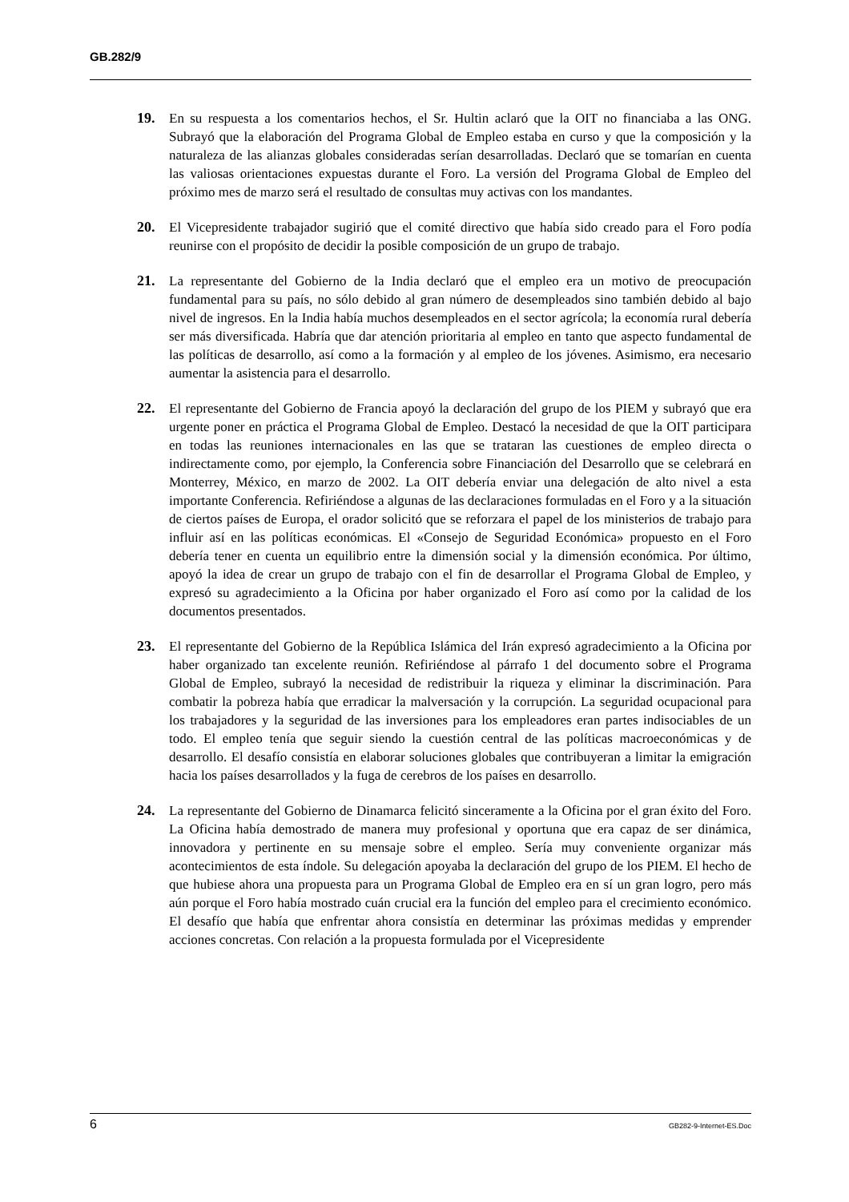GB.282/9
19. En su respuesta a los comentarios hechos, el Sr. Hultin aclaró que la OIT no financiaba a las ONG. Subrayó que la elaboración del Programa Global de Empleo estaba en curso y que la composición y la naturaleza de las alianzas globales consideradas serían desarrolladas. Declaró que se tomarían en cuenta las valiosas orientaciones expuestas durante el Foro. La versión del Programa Global de Empleo del próximo mes de marzo será el resultado de consultas muy activas con los mandantes.
20. El Vicepresidente trabajador sugirió que el comité directivo que había sido creado para el Foro podía reunirse con el propósito de decidir la posible composición de un grupo de trabajo.
21. La representante del Gobierno de la India declaró que el empleo era un motivo de preocupación fundamental para su país, no sólo debido al gran número de desempleados sino también debido al bajo nivel de ingresos. En la India había muchos desempleados en el sector agrícola; la economía rural debería ser más diversificada. Habría que dar atención prioritaria al empleo en tanto que aspecto fundamental de las políticas de desarrollo, así como a la formación y al empleo de los jóvenes. Asimismo, era necesario aumentar la asistencia para el desarrollo.
22. El representante del Gobierno de Francia apoyó la declaración del grupo de los PIEM y subrayó que era urgente poner en práctica el Programa Global de Empleo. Destacó la necesidad de que la OIT participara en todas las reuniones internacionales en las que se trataran las cuestiones de empleo directa o indirectamente como, por ejemplo, la Conferencia sobre Financiación del Desarrollo que se celebrará en Monterrey, México, en marzo de 2002. La OIT debería enviar una delegación de alto nivel a esta importante Conferencia. Refiriéndose a algunas de las declaraciones formuladas en el Foro y a la situación de ciertos países de Europa, el orador solicitó que se reforzara el papel de los ministerios de trabajo para influir así en las políticas económicas. El «Consejo de Seguridad Económica» propuesto en el Foro debería tener en cuenta un equilibrio entre la dimensión social y la dimensión económica. Por último, apoyó la idea de crear un grupo de trabajo con el fin de desarrollar el Programa Global de Empleo, y expresó su agradecimiento a la Oficina por haber organizado el Foro así como por la calidad de los documentos presentados.
23. El representante del Gobierno de la República Islámica del Irán expresó agradecimiento a la Oficina por haber organizado tan excelente reunión. Refiriéndose al párrafo 1 del documento sobre el Programa Global de Empleo, subrayó la necesidad de redistribuir la riqueza y eliminar la discriminación. Para combatir la pobreza había que erradicar la malversación y la corrupción. La seguridad ocupacional para los trabajadores y la seguridad de las inversiones para los empleadores eran partes indisociables de un todo. El empleo tenía que seguir siendo la cuestión central de las políticas macroeconómicas y de desarrollo. El desafío consistía en elaborar soluciones globales que contribuyeran a limitar la emigración hacia los países desarrollados y la fuga de cerebros de los países en desarrollo.
24. La representante del Gobierno de Dinamarca felicitó sinceramente a la Oficina por el gran éxito del Foro. La Oficina había demostrado de manera muy profesional y oportuna que era capaz de ser dinámica, innovadora y pertinente en su mensaje sobre el empleo. Sería muy conveniente organizar más acontecimientos de esta índole. Su delegación apoyaba la declaración del grupo de los PIEM. El hecho de que hubiese ahora una propuesta para un Programa Global de Empleo era en sí un gran logro, pero más aún porque el Foro había mostrado cuán crucial era la función del empleo para el crecimiento económico. El desafío que había que enfrentar ahora consistía en determinar las próximas medidas y emprender acciones concretas. Con relación a la propuesta formulada por el Vicepresidente
6 GB282-9-Internet-ES.Doc